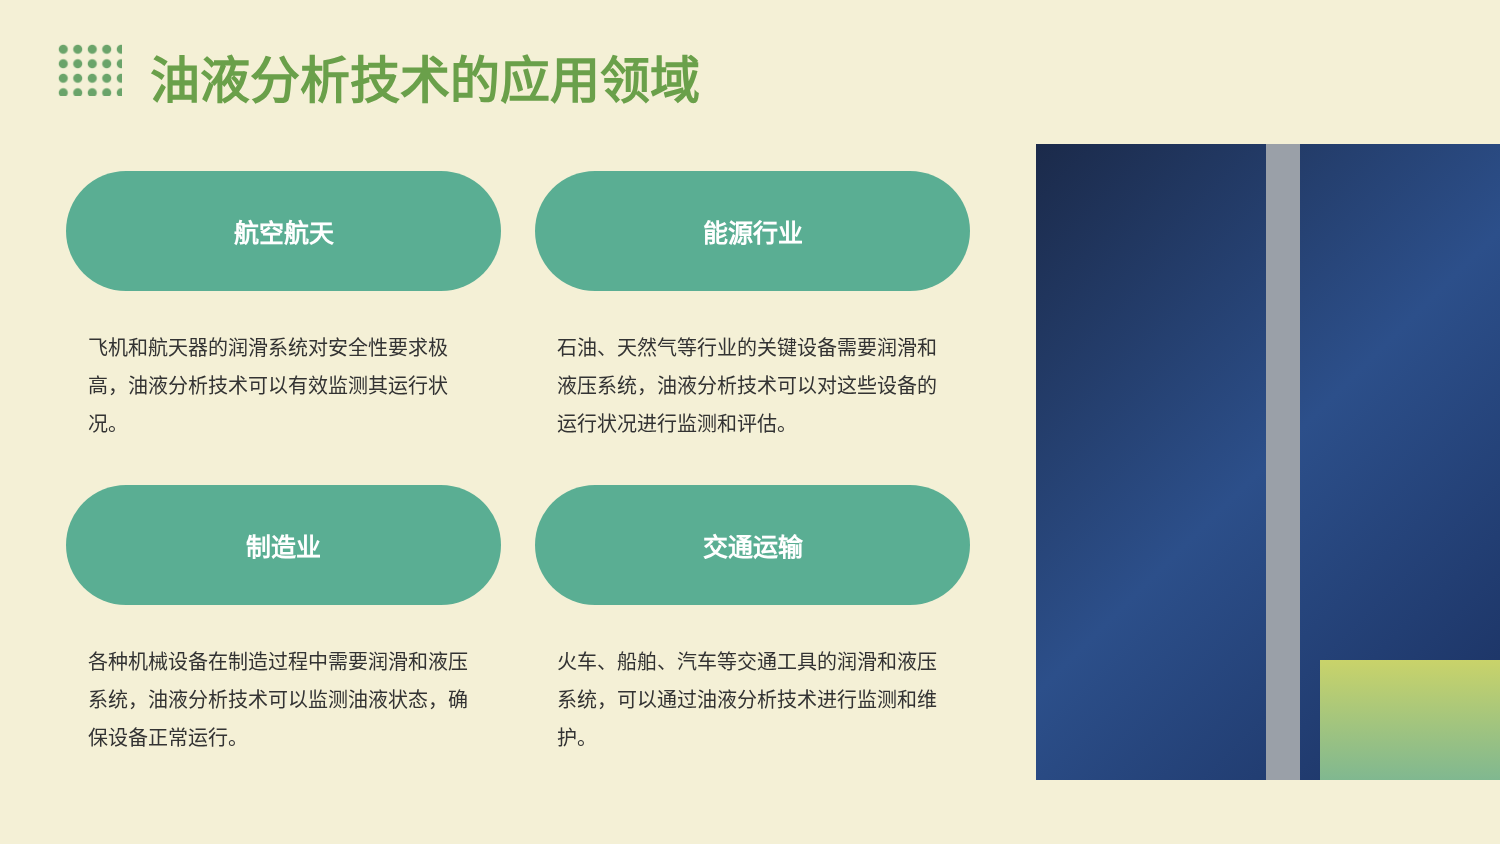油液分析技术的应用领域
航空航天
能源行业
飞机和航天器的润滑系统对安全性要求极高，油液分析技术可以有效监测其运行状况。
石油、天然气等行业的关键设备需要润滑和液压系统，油液分析技术可以对这些设备的运行状况进行监测和评估。
制造业
交通运输
各种机械设备在制造过程中需要润滑和液压系统，油液分析技术可以监测油液状态，确保设备正常运行。
火车、船舶、汽车等交通工具的润滑和液压系统，可以通过油液分析技术进行监测和维护。